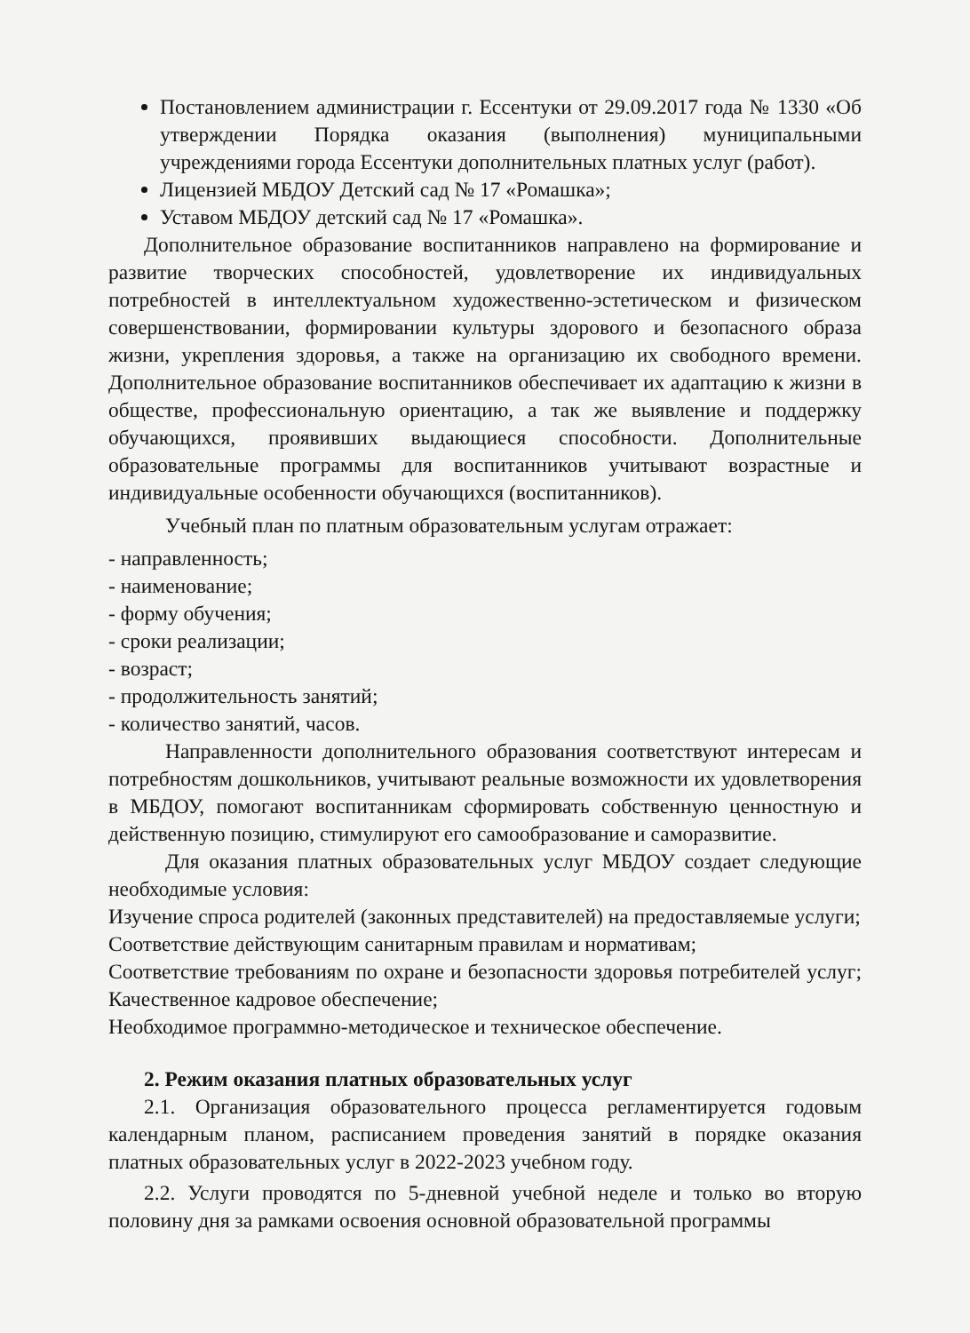Постановлением администрации г. Ессентуки от 29.09.2017 года № 1330 «Об утверждении Порядка оказания (выполнения) муниципальными учреждениями города Ессентуки дополнительных платных услуг (работ).
Лицензией МБДОУ Детский сад № 17 «Ромашка»;
Уставом МБДОУ детский сад № 17 «Ромашка».
Дополнительное образование воспитанников направлено на формирование и развитие творческих способностей, удовлетворение их индивидуальных потребностей в интеллектуальном художественно-эстетическом и физическом совершенствовании, формировании культуры здорового и безопасного образа жизни, укрепления здоровья, а также на организацию их свободного времени. Дополнительное образование воспитанников обеспечивает их адаптацию к жизни в обществе, профессиональную ориентацию, а так же выявление и поддержку обучающихся, проявивших выдающиеся способности. Дополнительные образовательные программы для воспитанников учитывают возрастные и индивидуальные особенности обучающихся (воспитанников).
Учебный план по платным образовательным услугам отражает:
- направленность;
- наименование;
- форму обучения;
- сроки реализации;
- возраст;
- продолжительность занятий;
- количество занятий, часов.
Направленности дополнительного образования соответствуют интересам и потребностям дошкольников, учитывают реальные возможности их удовлетворения в МБДОУ, помогают воспитанникам сформировать собственную ценностную и действенную позицию, стимулируют его самообразование и саморазвитие.
Для оказания платных образовательных услуг МБДОУ создает следующие необходимые условия:
Изучение спроса родителей (законных представителей) на предоставляемые услуги;
Соответствие действующим санитарным правилам и нормативам;
Соответствие требованиям по охране и безопасности здоровья потребителей услуг; Качественное кадровое обеспечение;
Необходимое программно-методическое и техническое обеспечение.
2. Режим оказания платных образовательных услуг
2.1. Организация образовательного процесса регламентируется годовым календарным планом, расписанием проведения занятий в порядке оказания платных образовательных услуг в 2022-2023 учебном году.
2.2. Услуги проводятся по 5-дневной учебной неделе и только во вторую половину дня за рамками освоения основной образовательной программы